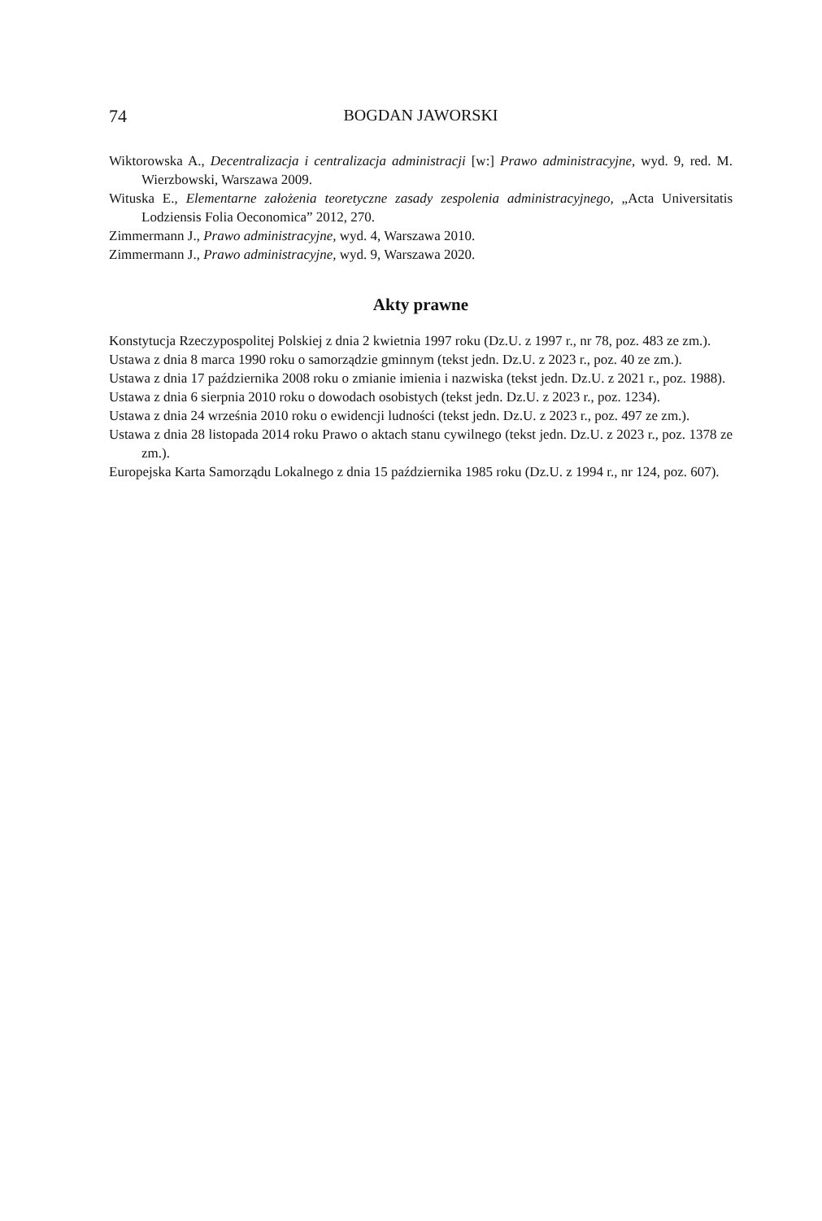74 BOGDAN JAWORSKI
Wiktorowska A., Decentralizacja i centralizacja administracji [w:] Prawo administracyjne, wyd. 9, red. M. Wierzbowski, Warszawa 2009.
Wituska E., Elementarne założenia teoretyczne zasady zespolenia administracyjnego, „Acta Universitatis Lodziensis Folia Oeconomica” 2012, 270.
Zimmermann J., Prawo administracyjne, wyd. 4, Warszawa 2010.
Zimmermann J., Prawo administracyjne, wyd. 9, Warszawa 2020.
Akty prawne
Konstytucja Rzeczypospolitej Polskiej z dnia 2 kwietnia 1997 roku (Dz.U. z 1997 r., nr 78, poz. 483 ze zm.).
Ustawa z dnia 8 marca 1990 roku o samorządzie gminnym (tekst jedn. Dz.U. z 2023 r., poz. 40 ze zm.).
Ustawa z dnia 17 października 2008 roku o zmianie imienia i nazwiska (tekst jedn. Dz.U. z 2021 r., poz. 1988).
Ustawa z dnia 6 sierpnia 2010 roku o dowodach osobistych (tekst jedn. Dz.U. z 2023 r., poz. 1234).
Ustawa z dnia 24 września 2010 roku o ewidencji ludności (tekst jedn. Dz.U. z 2023 r., poz. 497 ze zm.).
Ustawa z dnia 28 listopada 2014 roku Prawo o aktach stanu cywilnego (tekst jedn. Dz.U. z 2023 r., poz. 1378 ze zm.).
Europejska Karta Samorządu Lokalnego z dnia 15 października 1985 roku (Dz.U. z 1994 r., nr 124, poz. 607).